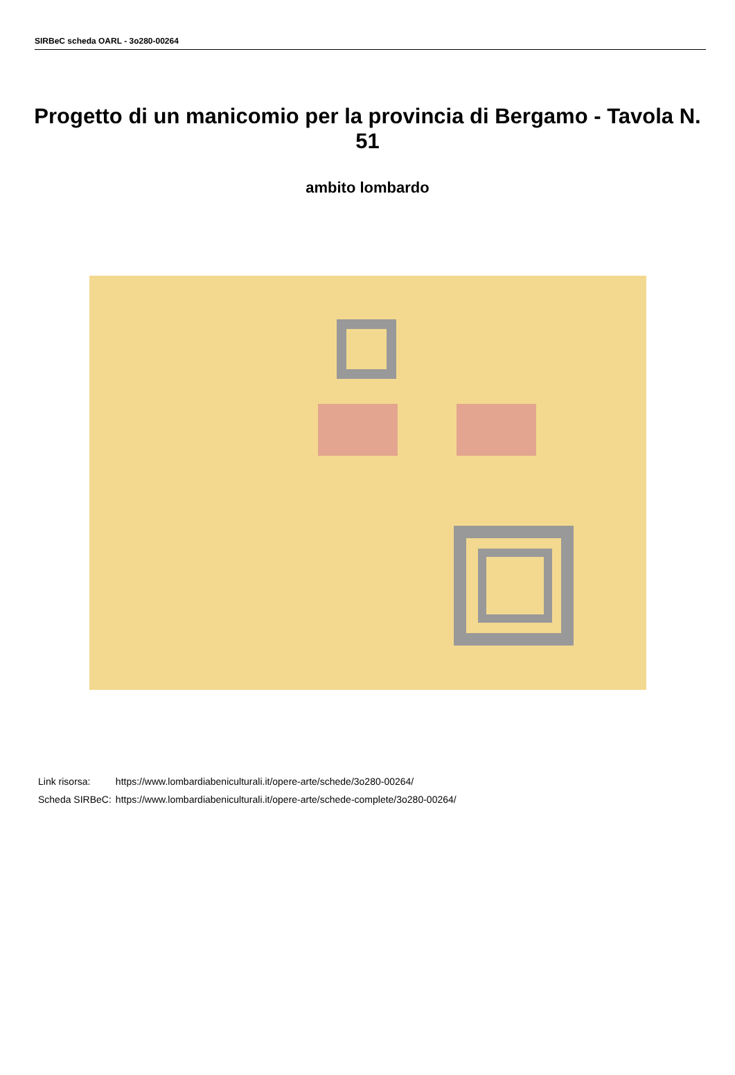SIRBeC scheda OARL - 3o280-00264
Progetto di un manicomio per la provincia di Bergamo - Tavola N. 51
ambito lombardo
| Link risorsa: | https://www.lombardiabeniculturali.it/opere-arte/schede/3o280-00264/ |
| Scheda SIRBeC: | https://www.lombardiabeniculturali.it/opere-arte/schede-complete/3o280-00264/ |